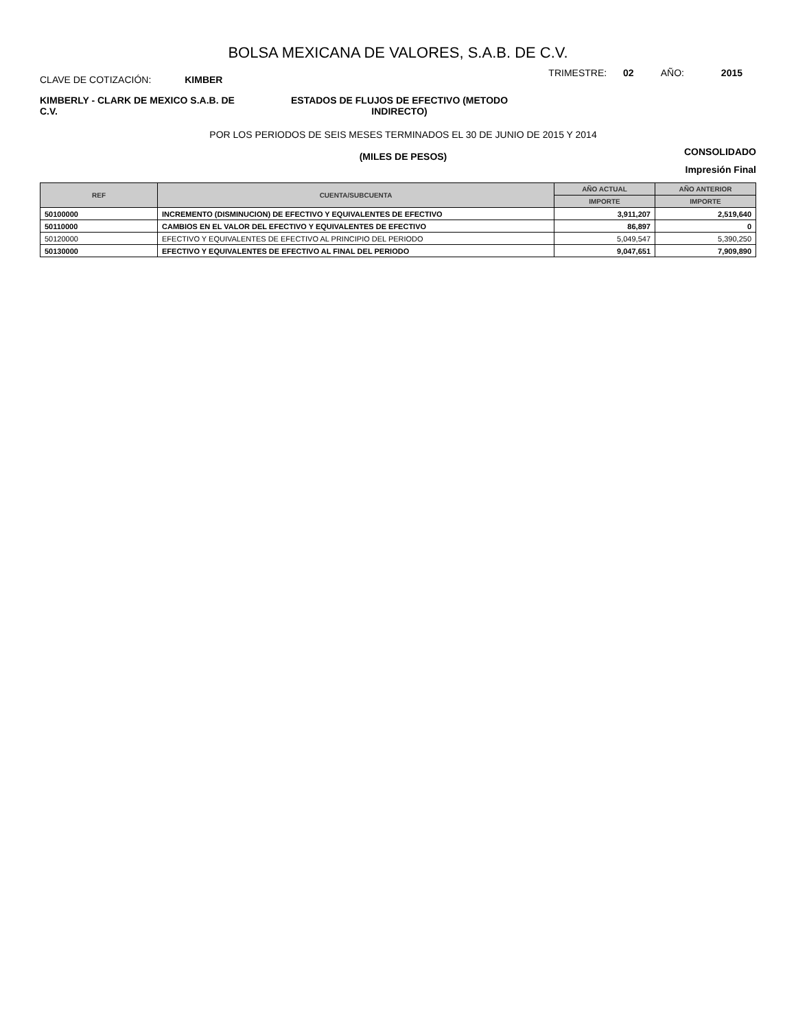BOLSA MEXICANA DE VALORES, S.A.B. DE C.V.
CLAVE DE COTIZACIÓN: KIMBER
TRIMESTRE: 02 AÑO: 2015
KIMBERLY - CLARK DE MEXICO S.A.B. DE C.V.
ESTADOS DE FLUJOS DE EFECTIVO (METODO INDIRECTO)
POR LOS PERIODOS DE SEIS MESES TERMINADOS EL 30 DE JUNIO DE 2015 Y 2014
(MILES DE PESOS)
CONSOLIDADO
Impresión Final
| REF | CUENTA/SUBCUENTA | AÑO ACTUAL | AÑO ANTERIOR |
| --- | --- | --- | --- |
| | | IMPORTE | IMPORTE |
| 50100000 | INCREMENTO (DISMINUCION) DE EFECTIVO Y EQUIVALENTES DE EFECTIVO | 3,911,207 | 2,519,640 |
| 50110000 | CAMBIOS EN EL VALOR DEL EFECTIVO Y EQUIVALENTES DE EFECTIVO | 86,897 | 0 |
| 50120000 | EFECTIVO Y EQUIVALENTES DE EFECTIVO AL PRINCIPIO DEL PERIODO | 5,049,547 | 5,390,250 |
| 50130000 | EFECTIVO Y EQUIVALENTES DE EFECTIVO AL FINAL DEL PERIODO | 9,047,651 | 7,909,890 |